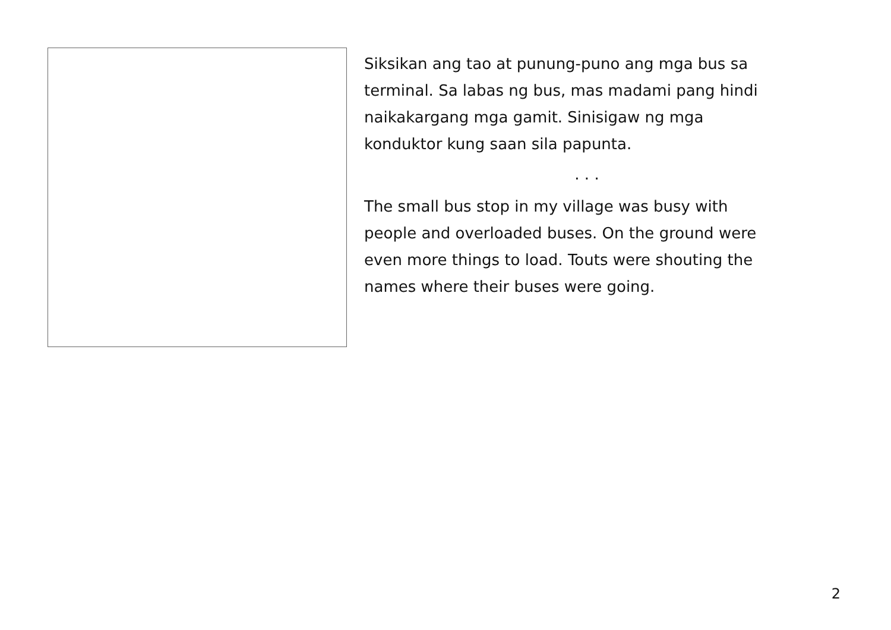Siksikan ang tao at punung-puno ang mga bus sa
terminal. Sa labas ng bus, mas madami pang hindi
naikakargang mga gamit. Sinisigaw ng mga
konduktor kung saan sila papunta.
. . .
The small bus stop in my village was busy with
people and overloaded buses. On the ground were
even more things to load. Touts were shouting the
names where their buses were going.
2